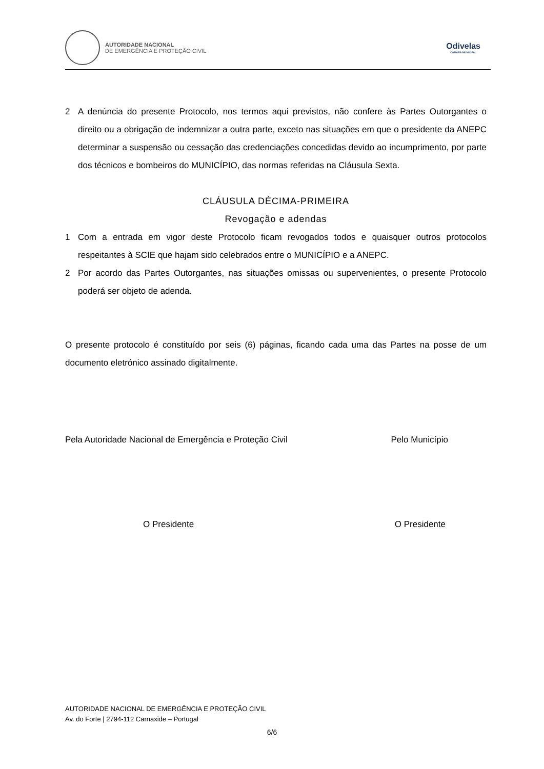AUTORIDADE NACIONAL
DE EMERGÊNCIA E PROTEÇÃO CIVIL
Odivelas
CÂMARA MUNICIPAL
2 A denúncia do presente Protocolo, nos termos aqui previstos, não confere às Partes Outorgantes o direito ou a obrigação de indemnizar a outra parte, exceto nas situações em que o presidente da ANEPC determinar a suspensão ou cessação das credenciações concedidas devido ao incumprimento, por parte dos técnicos e bombeiros do MUNICÍPIO, das normas referidas na Cláusula Sexta.
CLÁUSULA DÉCIMA-PRIMEIRA
Revogação e adendas
1 Com a entrada em vigor deste Protocolo ficam revogados todos e quaisquer outros protocolos respeitantes à SCIE que hajam sido celebrados entre o MUNICÍPIO e a ANEPC.
2 Por acordo das Partes Outorgantes, nas situações omissas ou supervenientes, o presente Protocolo poderá ser objeto de adenda.
O presente protocolo é constituído por seis (6) páginas, ficando cada uma das Partes na posse de um documento eletrónico assinado digitalmente.
Pela Autoridade Nacional de Emergência e Proteção Civil Pelo Município
O Presidente O Presidente
AUTORIDADE NACIONAL DE EMERGÊNCIA E PROTEÇÃO CIVIL
Av. do Forte | 2794-112 Carnaxide – Portugal
6/6